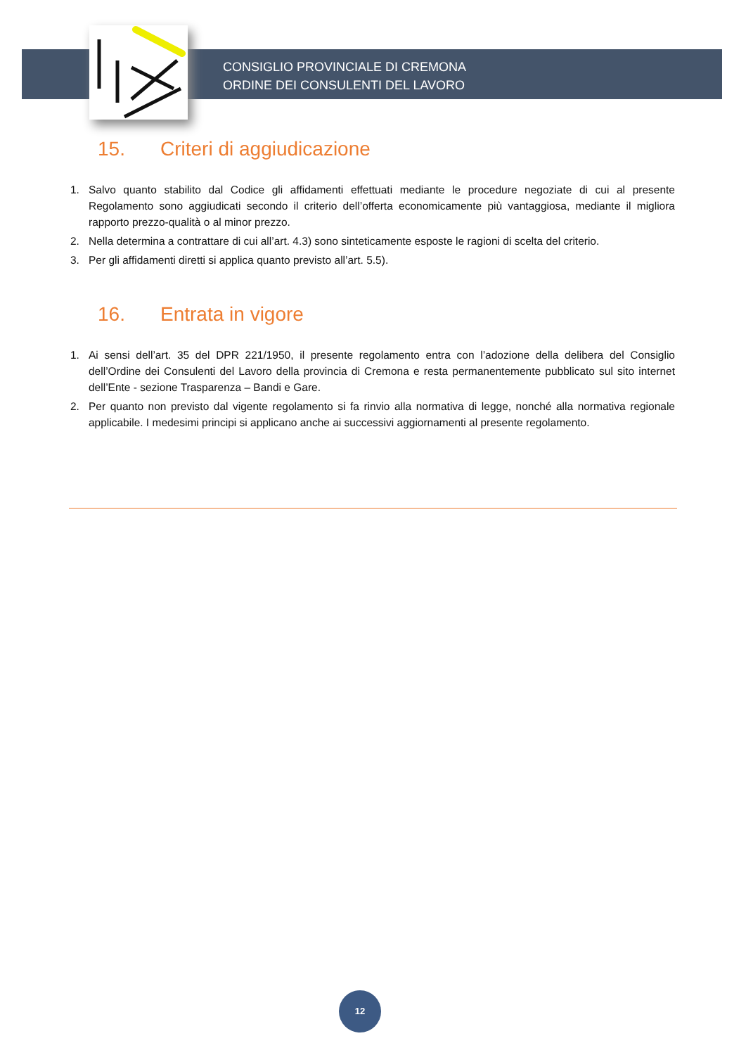CONSIGLIO PROVINCIALE DI CREMONA
ORDINE DEI CONSULENTI DEL LAVORO
15. Criteri di aggiudicazione
1. Salvo quanto stabilito dal Codice gli affidamenti effettuati mediante le procedure negoziate di cui al presente Regolamento sono aggiudicati secondo il criterio dell’offerta economicamente più vantaggiosa, mediante il migliora rapporto prezzo-qualità o al minor prezzo.
2. Nella determina a contrattare di cui all’art. 4.3) sono sinteticamente esposte le ragioni di scelta del criterio.
3. Per gli affidamenti diretti si applica quanto previsto all’art. 5.5).
16. Entrata in vigore
1. Ai sensi dell’art. 35 del DPR 221/1950, il presente regolamento entra con l’adozione della delibera del Consiglio dell’Ordine dei Consulenti del Lavoro della provincia di Cremona e resta permanentemente pubblicato sul sito internet dell’Ente - sezione Trasparenza – Bandi e Gare.
2. Per quanto non previsto dal vigente regolamento si fa rinvio alla normativa di legge, nonché alla normativa regionale applicabile. I medesimi principi si applicano anche ai successivi aggiornamenti al presente regolamento.
12